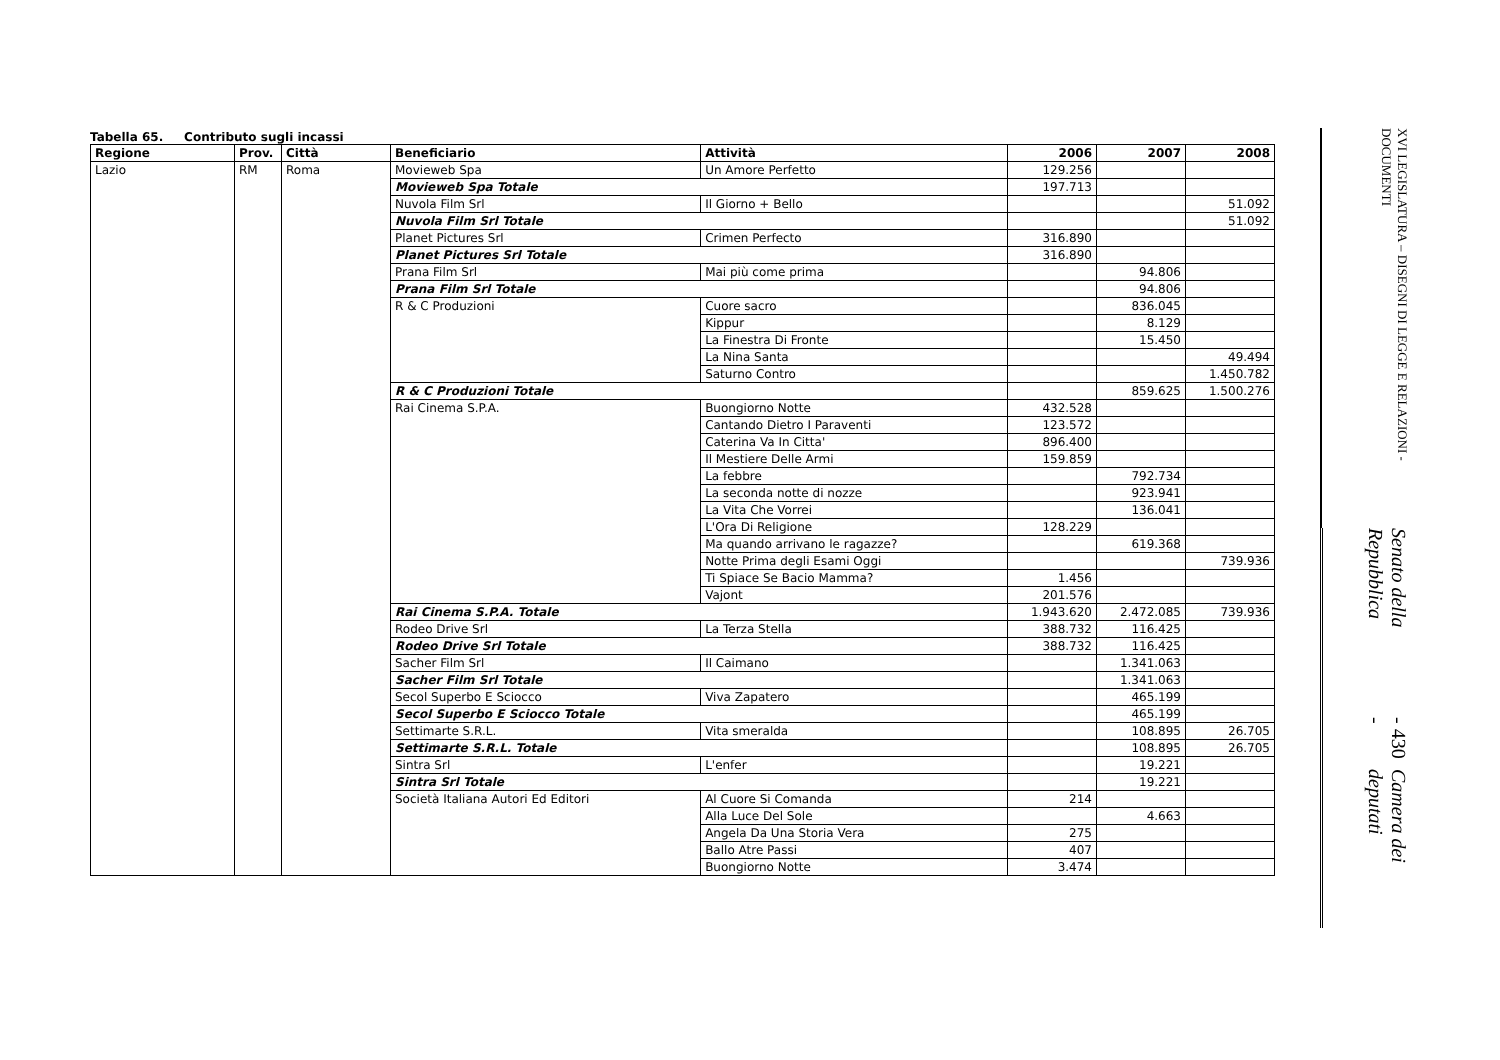Tabella 65. Contributo sugli incassi
| Regione | Prov. | Città | Beneficiario | Attività | 2006 | 2007 | 2008 |
| --- | --- | --- | --- | --- | --- | --- | --- |
| Lazio | RM | Roma | Movieweb Spa | Un Amore Perfetto | 129.256 | | |
| | | | Movieweb Spa Totale | | 197.713 | | |
| | | | Nuvola Film Srl | Il Giorno + Bello | | | 51.092 |
| | | | Nuvola Film Srl Totale | | | | 51.092 |
| | | | Planet Pictures Srl | Crimen Perfecto | 316.890 | | |
| | | | Planet Pictures Srl Totale | | 316.890 | | |
| | | | Prana Film Srl | Mai più come prima | | 94.806 | |
| | | | Prana Film Srl Totale | | | 94.806 | |
| | | | R & C Produzioni | Cuore sacro | | 836.045 | |
| | | | | Kippur | | 8.129 | |
| | | | | La Finestra Di Fronte | | 15.450 | |
| | | | | La Nina Santa | | | 49.494 |
| | | | | Saturno Contro | | | 1.450.782 |
| | | | R & C Produzioni Totale | | | 859.625 | 1.500.276 |
| | | | Rai Cinema S.P.A. | Buongiorno Notte | 432.528 | | |
| | | | | Cantando Dietro I Paraventi | 123.572 | | |
| | | | | Caterina Va In Citta' | 896.400 | | |
| | | | | Il Mestiere Delle Armi | 159.859 | | |
| | | | | La febbre | | 792.734 | |
| | | | | La seconda notte di nozze | | 923.941 | |
| | | | | La Vita Che Vorrei | | 136.041 | |
| | | | | L'Ora Di Religione | 128.229 | | |
| | | | | Ma quando arrivano le ragazze? | | 619.368 | |
| | | | | Notte Prima degli Esami Oggi | | | 739.936 |
| | | | | Ti Spiace Se Bacio Mamma? | 1.456 | | |
| | | | | Vajont | 201.576 | | |
| | | | Rai Cinema S.P.A. Totale | | 1.943.620 | 2.472.085 | 739.936 |
| | | | Rodeo Drive Srl | La Terza Stella | 388.732 | 116.425 | |
| | | | Rodeo Drive Srl Totale | | 388.732 | 116.425 | |
| | | | Sacher Film Srl | Il Caimano | | 1.341.063 | |
| | | | Sacher Film Srl Totale | | | 1.341.063 | |
| | | | Secol Superbo E Sciocco | Viva Zapatero | | 465.199 | |
| | | | Secol Superbo E Sciocco Totale | | | 465.199 | |
| | | | Settimarte S.R.L. | Vita smeralda | | 108.895 | 26.705 |
| | | | Settimarte S.R.L. Totale | | | 108.895 | 26.705 |
| | | | Sintra Srl | L'enfer | | 19.221 | |
| | | | Sintra Srl Totale | | | 19.221 | |
| | | | Società Italiana Autori Ed Editori | Al Cuore Si Comanda | 214 | | |
| | | | | Alla Luce Del Sole | | 4.663 | |
| | | | | Angela Da Una Storia Vera | 275 | | |
| | | | | Ballo Atre Passi | 407 | | |
| | | | | Buongiorno Notte | 3.474 | | |
Senato della Repubblica - 430 - Camera dei deputati
XVI LEGISLATURA – DISEGNI DI LEGGE E RELAZIONI - DOCUMENTI